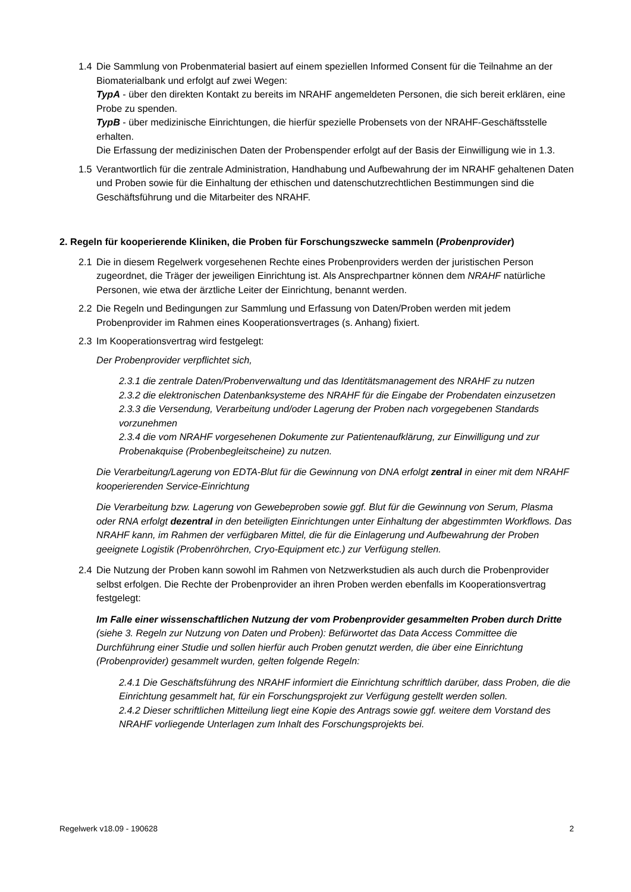1.4 Die Sammlung von Probenmaterial basiert auf einem speziellen Informed Consent für die Teilnahme an der Biomaterialbank und erfolgt auf zwei Wegen:
TypA - über den direkten Kontakt zu bereits im NRAHF angemeldeten Personen, die sich bereit erklären, eine Probe zu spenden.
TypB - über medizinische Einrichtungen, die hierfür spezielle Probensets von der NRAHF-Geschäftsstelle erhalten.
Die Erfassung der medizinischen Daten der Probenspender erfolgt auf der Basis der Einwilligung wie in 1.3.
1.5 Verantwortlich für die zentrale Administration, Handhabung und Aufbewahrung der im NRAHF gehaltenen Daten und Proben sowie für die Einhaltung der ethischen und datenschutzrechtlichen Bestimmungen sind die Geschäftsführung und die Mitarbeiter des NRAHF.
2. Regeln für kooperierende Kliniken, die Proben für Forschungszwecke sammeln (Probenprovider)
2.1 Die in diesem Regelwerk vorgesehenen Rechte eines Probenproviders werden der juristischen Person zugeordnet, die Träger der jeweiligen Einrichtung ist. Als Ansprechpartner können dem NRAHF natürliche Personen, wie etwa der ärztliche Leiter der Einrichtung, benannt werden.
2.2 Die Regeln und Bedingungen zur Sammlung und Erfassung von Daten/Proben werden mit jedem Probenprovider im Rahmen eines Kooperationsvertrages (s. Anhang) fixiert.
2.3 Im Kooperationsvertrag wird festgelegt:
Der Probenprovider verpflichtet sich,
2.3.1 die zentrale Daten/Probenverwaltung und das Identitätsmanagement des NRAHF zu nutzen
2.3.2 die elektronischen Datenbanksysteme des NRAHF für die Eingabe der Probendaten einzusetzen
2.3.3 die Versendung, Verarbeitung und/oder Lagerung der Proben nach vorgegebenen Standards vorzunehmen
2.3.4 die vom NRAHF vorgesehenen Dokumente zur Patientenaufklärung, zur Einwilligung und zur Probenakquise (Probenbegleitscheine) zu nutzen.
Die Verarbeitung/Lagerung von EDTA-Blut für die Gewinnung von DNA erfolgt zentral in einer mit dem NRAHF kooperierenden Service-Einrichtung
Die Verarbeitung bzw. Lagerung von Gewebeproben sowie ggf. Blut für die Gewinnung von Serum, Plasma oder RNA erfolgt dezentral in den beteiligten Einrichtungen unter Einhaltung der abgestimmten Workflows. Das NRAHF kann, im Rahmen der verfügbaren Mittel, die für die Einlagerung und Aufbewahrung der Proben geeignete Logistik (Probenröhrchen, Cryo-Equipment etc.) zur Verfügung stellen.
2.4 Die Nutzung der Proben kann sowohl im Rahmen von Netzwerkstudien als auch durch die Probenprovider selbst erfolgen. Die Rechte der Probenprovider an ihren Proben werden ebenfalls im Kooperationsvertrag festgelegt:
Im Falle einer wissenschaftlichen Nutzung der vom Probenprovider gesammelten Proben durch Dritte (siehe 3. Regeln zur Nutzung von Daten und Proben): Befürwortet das Data Access Committee die Durchführung einer Studie und sollen hierfür auch Proben genutzt werden, die über eine Einrichtung (Probenprovider) gesammelt wurden, gelten folgende Regeln:
2.4.1 Die Geschäftsführung des NRAHF informiert die Einrichtung schriftlich darüber, dass Proben, die die Einrichtung gesammelt hat, für ein Forschungsprojekt zur Verfügung gestellt werden sollen.
2.4.2 Dieser schriftlichen Mitteilung liegt eine Kopie des Antrags sowie ggf. weitere dem Vorstand des NRAHF vorliegende Unterlagen zum Inhalt des Forschungsprojekts bei.
Regelwerk v18.09 - 190628 2